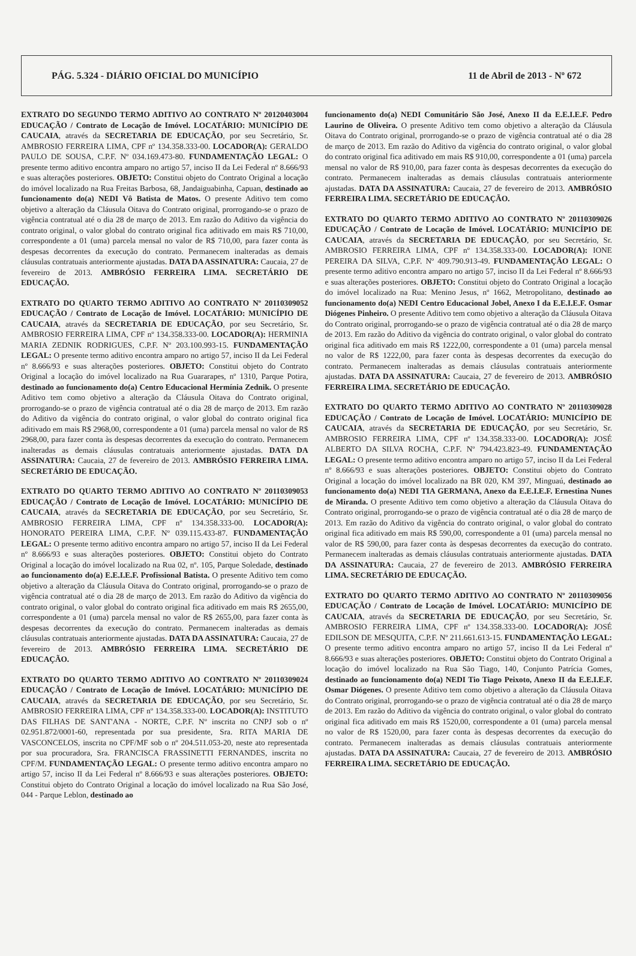PÁG. 5.324 - DIÁRIO OFICIAL DO MUNICÍPIO 11 de Abril de 2013 - Nº 672
EXTRATO DO SEGUNDO TERMO ADITIVO AO CONTRATO Nº 20120403004 EDUCAÇÃO / Contrato de Locação de Imóvel. LOCATÁRIO: MUNICÍPIO DE CAUCAIA, através da SECRETARIA DE EDUCAÇÃO, por seu Secretário, Sr. AMBROSIO FERREIRA LIMA, CPF nº 134.358.333-00. LOCADOR(A): GERALDO PAULO DE SOUSA, C.P.F. Nº 034.169.473-80. FUNDAMENTAÇÃO LEGAL: O presente termo aditivo encontra amparo no artigo 57, inciso II da Lei Federal nº 8.666/93 e suas alterações posteriores. OBJETO: Constitui objeto do Contrato Original a locação do imóvel localizado na Rua Freitas Barbosa, 68, Jandaiguabinha, Capuan, destinado ao funcionamento do(a) NEDI Vô Batista de Matos. O presente Aditivo tem como objetivo a alteração da Cláusula Oitava do Contrato original, prorrogando-se o prazo de vigência contratual até o dia 28 de março de 2013. Em razão do Aditivo da vigência do contrato original, o valor global do contrato original fica aditivado em mais R$ 710,00, correspondente a 01 (uma) parcela mensal no valor de R$ 710,00, para fazer conta às despesas decorrentes da execução do contrato. Permanecem inalteradas as demais cláusulas contratuais anteriormente ajustadas. DATA DA ASSINATURA: Caucaia, 27 de fevereiro de 2013. AMBRÓSIO FERREIRA LIMA. SECRETÁRIO DE EDUCAÇÃO.
EXTRATO DO QUARTO TERMO ADITIVO AO CONTRATO Nº 20110309052 EDUCAÇÃO / Contrato de Locação de Imóvel. LOCATÁRIO: MUNICÍPIO DE CAUCAIA, através da SECRETARIA DE EDUCAÇÃO, por seu Secretário, Sr. AMBROSIO FERREIRA LIMA, CPF nº 134.358.333-00. LOCADOR(A): HERMINIA MARIA ZEDNIK RODRIGUES, C.P.F. Nº 203.100.993-15. FUNDAMENTAÇÃO LEGAL: O presente termo aditivo encontra amparo no artigo 57, inciso II da Lei Federal nº 8.666/93 e suas alterações posteriores. OBJETO: Constitui objeto do Contrato Original a locação do imóvel localizado na Rua Guararapes, nº 1310, Parque Potira, destinado ao funcionamento do(a) Centro Educacional Hermínia Zednik. O presente Aditivo tem como objetivo a alteração da Cláusula Oitava do Contrato original, prorrogando-se o prazo de vigência contratual até o dia 28 de março de 2013. Em razão do Aditivo da vigência do contrato original, o valor global do contrato original fica aditivado em mais R$ 2968,00, correspondente a 01 (uma) parcela mensal no valor de R$ 2968,00, para fazer conta às despesas decorrentes da execução do contrato. Permanecem inalteradas as demais cláusulas contratuais anteriormente ajustadas. DATA DA ASSINATURA: Caucaia, 27 de fevereiro de 2013. AMBRÓSIO FERREIRA LIMA. SECRETÁRIO DE EDUCAÇÃO.
EXTRATO DO QUARTO TERMO ADITIVO AO CONTRATO Nº 20110309053 EDUCAÇÃO / Contrato de Locação de Imóvel. LOCATÁRIO: MUNICÍPIO DE CAUCAIA, através da SECRETARIA DE EDUCAÇÃO, por seu Secretário, Sr. AMBROSIO FERREIRA LIMA, CPF nº 134.358.333-00. LOCADOR(A): HONORATO PEREIRA LIMA, C.P.F. Nº 039.115.433-87. FUNDAMENTAÇÃO LEGAL: O presente termo aditivo encontra amparo no artigo 57, inciso II da Lei Federal nº 8.666/93 e suas alterações posteriores. OBJETO: Constitui objeto do Contrato Original a locação do imóvel localizado na Rua 02, nº. 105, Parque Soledade, destinado ao funcionamento do(a) E.E.I.E.F. Profissional Batista. O presente Aditivo tem como objetivo a alteração da Cláusula Oitava do Contrato original, prorrogando-se o prazo de vigência contratual até o dia 28 de março de 2013. Em razão do Aditivo da vigência do contrato original, o valor global do contrato original fica aditivado em mais R$ 2655,00, correspondente a 01 (uma) parcela mensal no valor de R$ 2655,00, para fazer conta às despesas decorrentes da execução do contrato. Permanecem inalteradas as demais cláusulas contratuais anteriormente ajustadas. DATA DA ASSINATURA: Caucaia, 27 de fevereiro de 2013. AMBRÓSIO FERREIRA LIMA. SECRETÁRIO DE EDUCAÇÃO.
EXTRATO DO QUARTO TERMO ADITIVO AO CONTRATO Nº 20110309024 EDUCAÇÃO / Contrato de Locação de Imóvel. LOCATÁRIO: MUNICÍPIO DE CAUCAIA, através da SECRETARIA DE EDUCAÇÃO, por seu Secretário, Sr. AMBROSIO FERREIRA LIMA, CPF nº 134.358.333-00. LOCADOR(A): INSTITUTO DAS FILHAS DE SANT'ANA - NORTE, C.P.F. Nº inscrita no CNPJ sob o nº 02.951.872/0001-60, representada por sua presidente, Sra. RITA MARIA DE VASCONCELOS, inscrita no CPF/MF sob o nº 204.511.053-20, neste ato representada por sua procuradora, Sra. FRANCISCA FRASSINETTI FERNANDES, inscrita no CPF/M. FUNDAMENTAÇÃO LEGAL: O presente termo aditivo encontra amparo no artigo 57, inciso II da Lei Federal nº 8.666/93 e suas alterações posteriores. OBJETO: Constitui objeto do Contrato Original a locação do imóvel localizado na Rua São José, 044 - Parque Leblon, destinado ao
funcionamento do(a) NEDI Comunitário São José, Anexo II da E.E.I.E.F. Pedro Laurino de Oliveira. O presente Aditivo tem como objetivo a alteração da Cláusula Oitava do Contrato original, prorrogando-se o prazo de vigência contratual até o dia 28 de março de 2013. Em razão do Aditivo da vigência do contrato original, o valor global do contrato original fica aditivado em mais R$ 910,00, correspondente a 01 (uma) parcela mensal no valor de R$ 910,00, para fazer conta às despesas decorrentes da execução do contrato. Permanecem inalteradas as demais cláusulas contratuais anteriormente ajustadas. DATA DA ASSINATURA: Caucaia, 27 de fevereiro de 2013. AMBRÓSIO FERREIRA LIMA. SECRETÁRIO DE EDUCAÇÃO.
EXTRATO DO QUARTO TERMO ADITIVO AO CONTRATO Nº 20110309026 EDUCAÇÃO / Contrato de Locação de Imóvel. LOCATÁRIO: MUNICÍPIO DE CAUCAIA, através da SECRETARIA DE EDUCAÇÃO, por seu Secretário, Sr. AMBROSIO FERREIRA LIMA, CPF nº 134.358.333-00. LOCADOR(A): IONE PEREIRA DA SILVA, C.P.F. Nº 409.790.913-49. FUNDAMENTAÇÃO LEGAL: O presente termo aditivo encontra amparo no artigo 57, inciso II da Lei Federal nº 8.666/93 e suas alterações posteriores. OBJETO: Constitui objeto do Contrato Original a locação do imóvel localizado na Rua: Menino Jesus, nº 1662, Metropolitano, destinado ao funcionamento do(a) NEDI Centro Educacional Jobel, Anexo I da E.E.I.E.F. Osmar Diógenes Pinheiro. O presente Aditivo tem como objetivo a alteração da Cláusula Oitava do Contrato original, prorrogando-se o prazo de vigência contratual até o dia 28 de março de 2013. Em razão do Aditivo da vigência do contrato original, o valor global do contrato original fica aditivado em mais R$ 1222,00, correspondente a 01 (uma) parcela mensal no valor de R$ 1222,00, para fazer conta às despesas decorrentes da execução do contrato. Permanecem inalteradas as demais cláusulas contratuais anteriormente ajustadas. DATA DA ASSINATURA: Caucaia, 27 de fevereiro de 2013. AMBRÓSIO FERREIRA LIMA. SECRETÁRIO DE EDUCAÇÃO.
EXTRATO DO QUARTO TERMO ADITIVO AO CONTRATO Nº 20110309028 EDUCAÇÃO / Contrato de Locação de Imóvel. LOCATÁRIO: MUNICÍPIO DE CAUCAIA, através da SECRETARIA DE EDUCAÇÃO, por seu Secretário, Sr. AMBROSIO FERREIRA LIMA, CPF nº 134.358.333-00. LOCADOR(A): JOSÉ ALBERTO DA SILVA ROCHA, C.P.F. Nº 794.423.823-49. FUNDAMENTAÇÃO LEGAL: O presente termo aditivo encontra amparo no artigo 57, inciso II da Lei Federal nº 8.666/93 e suas alterações posteriores. OBJETO: Constitui objeto do Contrato Original a locação do imóvel localizado na BR 020, KM 397, Minguaú, destinado ao funcionamento do(a) NEDI TIA GERMANA, Anexo da E.E.I.E.F. Ernestina Nunes de Miranda. O presente Aditivo tem como objetivo a alteração da Cláusula Oitava do Contrato original, prorrogando-se o prazo de vigência contratual até o dia 28 de março de 2013. Em razão do Aditivo da vigência do contrato original, o valor global do contrato original fica aditivado em mais R$ 590,00, correspondente a 01 (uma) parcela mensal no valor de R$ 590,00, para fazer conta às despesas decorrentes da execução do contrato. Permanecem inalteradas as demais cláusulas contratuais anteriormente ajustadas. DATA DA ASSINATURA: Caucaia, 27 de fevereiro de 2013. AMBRÓSIO FERREIRA LIMA. SECRETÁRIO DE EDUCAÇÃO.
EXTRATO DO QUARTO TERMO ADITIVO AO CONTRATO Nº 20110309056 EDUCAÇÃO / Contrato de Locação de Imóvel. LOCATÁRIO: MUNICÍPIO DE CAUCAIA, através da SECRETARIA DE EDUCAÇÃO, por seu Secretário, Sr. AMBROSIO FERREIRA LIMA, CPF nº 134.358.333-00. LOCADOR(A): JOSÉ EDILSON DE MESQUITA, C.P.F. Nº 211.661.613-15. FUNDAMENTAÇÃO LEGAL: O presente termo aditivo encontra amparo no artigo 57, inciso II da Lei Federal nº 8.666/93 e suas alterações posteriores. OBJETO: Constitui objeto do Contrato Original a locação do imóvel localizado na Rua São Tiago, 140, Conjunto Patrícia Gomes, destinado ao funcionamento do(a) NEDI Tio Tiago Peixoto, Anexo II da E.E.I.E.F. Osmar Diógenes. O presente Aditivo tem como objetivo a alteração da Cláusula Oitava do Contrato original, prorrogando-se o prazo de vigência contratual até o dia 28 de março de 2013. Em razão do Aditivo da vigência do contrato original, o valor global do contrato original fica aditivado em mais R$ 1520,00, correspondente a 01 (uma) parcela mensal no valor de R$ 1520,00, para fazer conta às despesas decorrentes da execução do contrato. Permanecem inalteradas as demais cláusulas contratuais anteriormente ajustadas. DATA DA ASSINATURA: Caucaia, 27 de fevereiro de 2013. AMBRÓSIO FERREIRA LIMA. SECRETÁRIO DE EDUCAÇÃO.